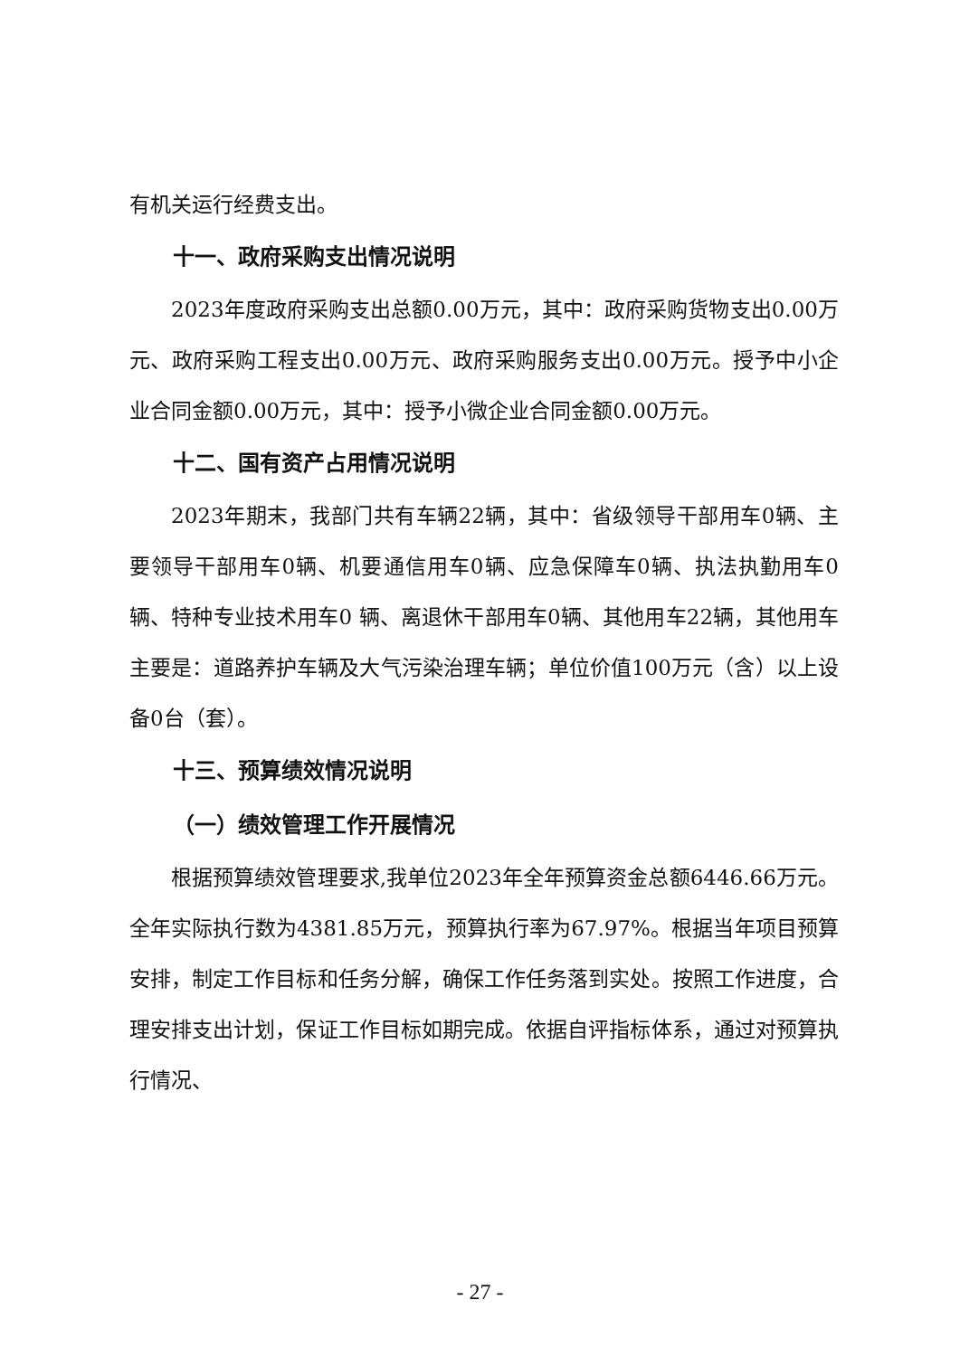有机关运行经费支出。
十一、政府采购支出情况说明
2023年度政府采购支出总额0.00万元，其中：政府采购货物支出0.00万元、政府采购工程支出0.00万元、政府采购服务支出0.00万元。授予中小企业合同金额0.00万元，其中：授予小微企业合同金额0.00万元。
十二、国有资产占用情况说明
2023年期末，我部门共有车辆22辆，其中：省级领导干部用车0辆、主要领导干部用车0辆、机要通信用车0辆、应急保障车0辆、执法执勤用车0辆、特种专业技术用车0 辆、离退休干部用车0辆、其他用车22辆，其他用车主要是：道路养护车辆及大气污染治理车辆；单位价值100万元（含）以上设备0台（套）。
十三、预算绩效情况说明
（一）绩效管理工作开展情况
根据预算绩效管理要求,我单位2023年全年预算资金总额6446.66万元。全年实际执行数为4381.85万元，预算执行率为67.97%。根据当年项目预算安排，制定工作目标和任务分解，确保工作任务落到实处。按照工作进度，合理安排支出计划，保证工作目标如期完成。依据自评指标体系，通过对预算执行情况、
- 27 -